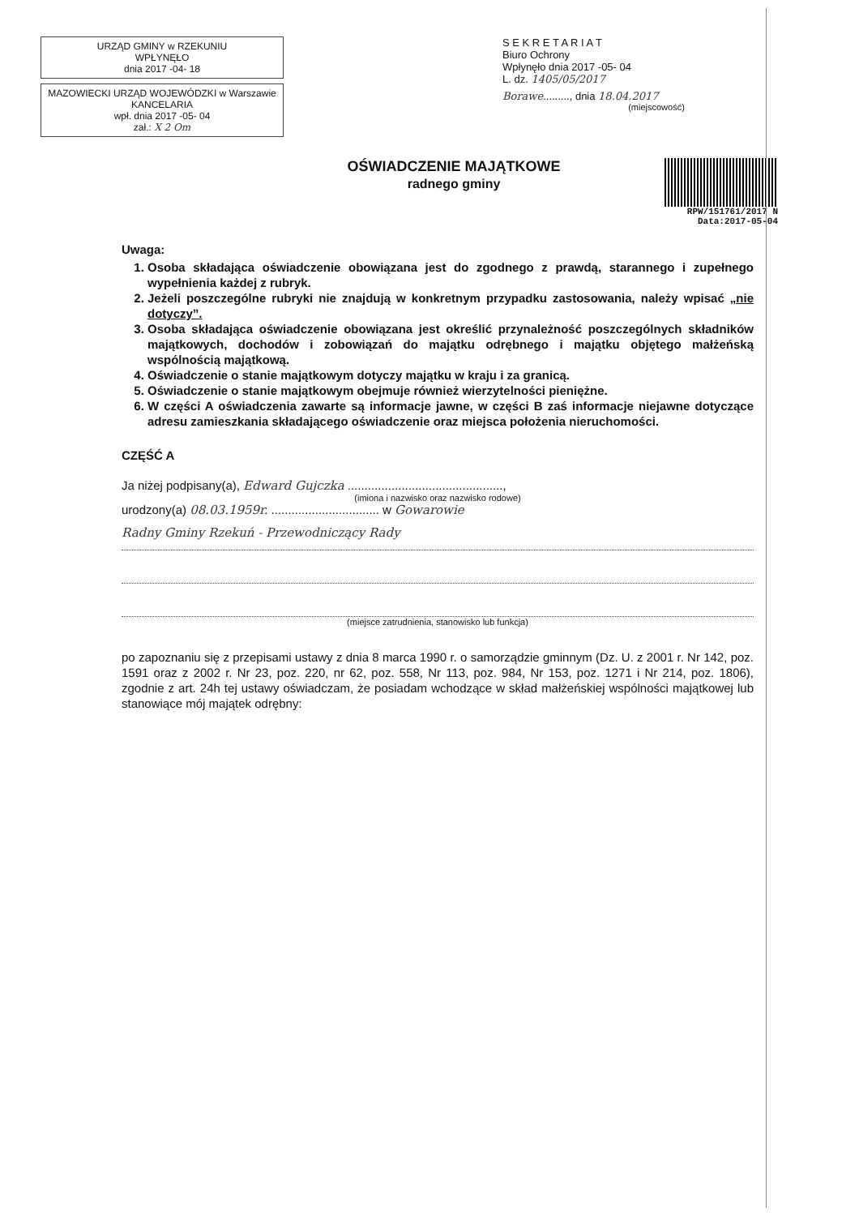URZĄD GMINY w RZEKUNIU
WPŁYNĘŁO
dnia 2017 -04- 18
MAZOWIECKI URZĄD WOJEWÓDZKI w Warszawie
KANCELARIA
wpł. dnia 2017 -05- 04
zał.: X 2 Om
S E K R E T A R I A T
Biuro Ochrony
Wpłynęło dnia 2017 -05- 04
L. dz. 1405/05/2017
Borawe........., dnia 18.04.2017
(miejscowość)
OŚWIADCZENIE MAJĄTKOWE
radnego gminy
RPW/151761/2017 N
Data:2017-05-04
Uwaga:
1. Osoba składająca oświadczenie obowiązana jest do zgodnego z prawdą, starannego i zupełnego wypełnienia każdej z rubryk.
2. Jeżeli poszczególne rubryki nie znajdują w konkretnym przypadku zastosowania, należy wpisać „nie dotyczy”.
3. Osoba składająca oświadczenie obowiązana jest określić przynależność poszczególnych składników majątkowych, dochodów i zobowiązań do majątku odrębnego i majątku objętego małżeńską wspólnością majątkową.
4. Oświadczenie o stanie majątkowym dotyczy majątku w kraju i za granicą.
5. Oświadczenie o stanie majątkowym obejmuje również wierzytelności pieniężne.
6. W części A oświadczenia zawarte są informacje jawne, w części B zaś informacje niejawne dotyczące adresu zamieszkania składającego oświadczenie oraz miejsca położenia nieruchomości.
CZĘŚĆ A
Ja niżej podpisany(a), Edward Gujczka ..............................................,
(imiona i nazwisko oraz nazwisko rodowe)
urodzony(a) 08.03.1959r. ................................ w Gowarowie
Radny Gminy Rzekuń - Przewodniczący Rady
(miejsce zatrudnienia, stanowisko lub funkcja)
po zapoznaniu się z przepisami ustawy z dnia 8 marca 1990 r. o samorządzie gminnym (Dz. U. z 2001 r. Nr 142, poz. 1591 oraz z 2002 r. Nr 23, poz. 220, nr 62, poz. 558, Nr 113, poz. 984, Nr 153, poz. 1271 i Nr 214, poz. 1806), zgodnie z art. 24h tej ustawy oświadczam, że posiadam wchodzące w skład małżeńskiej wspólności majątkowej lub stanowiące mój majątek odrębny: